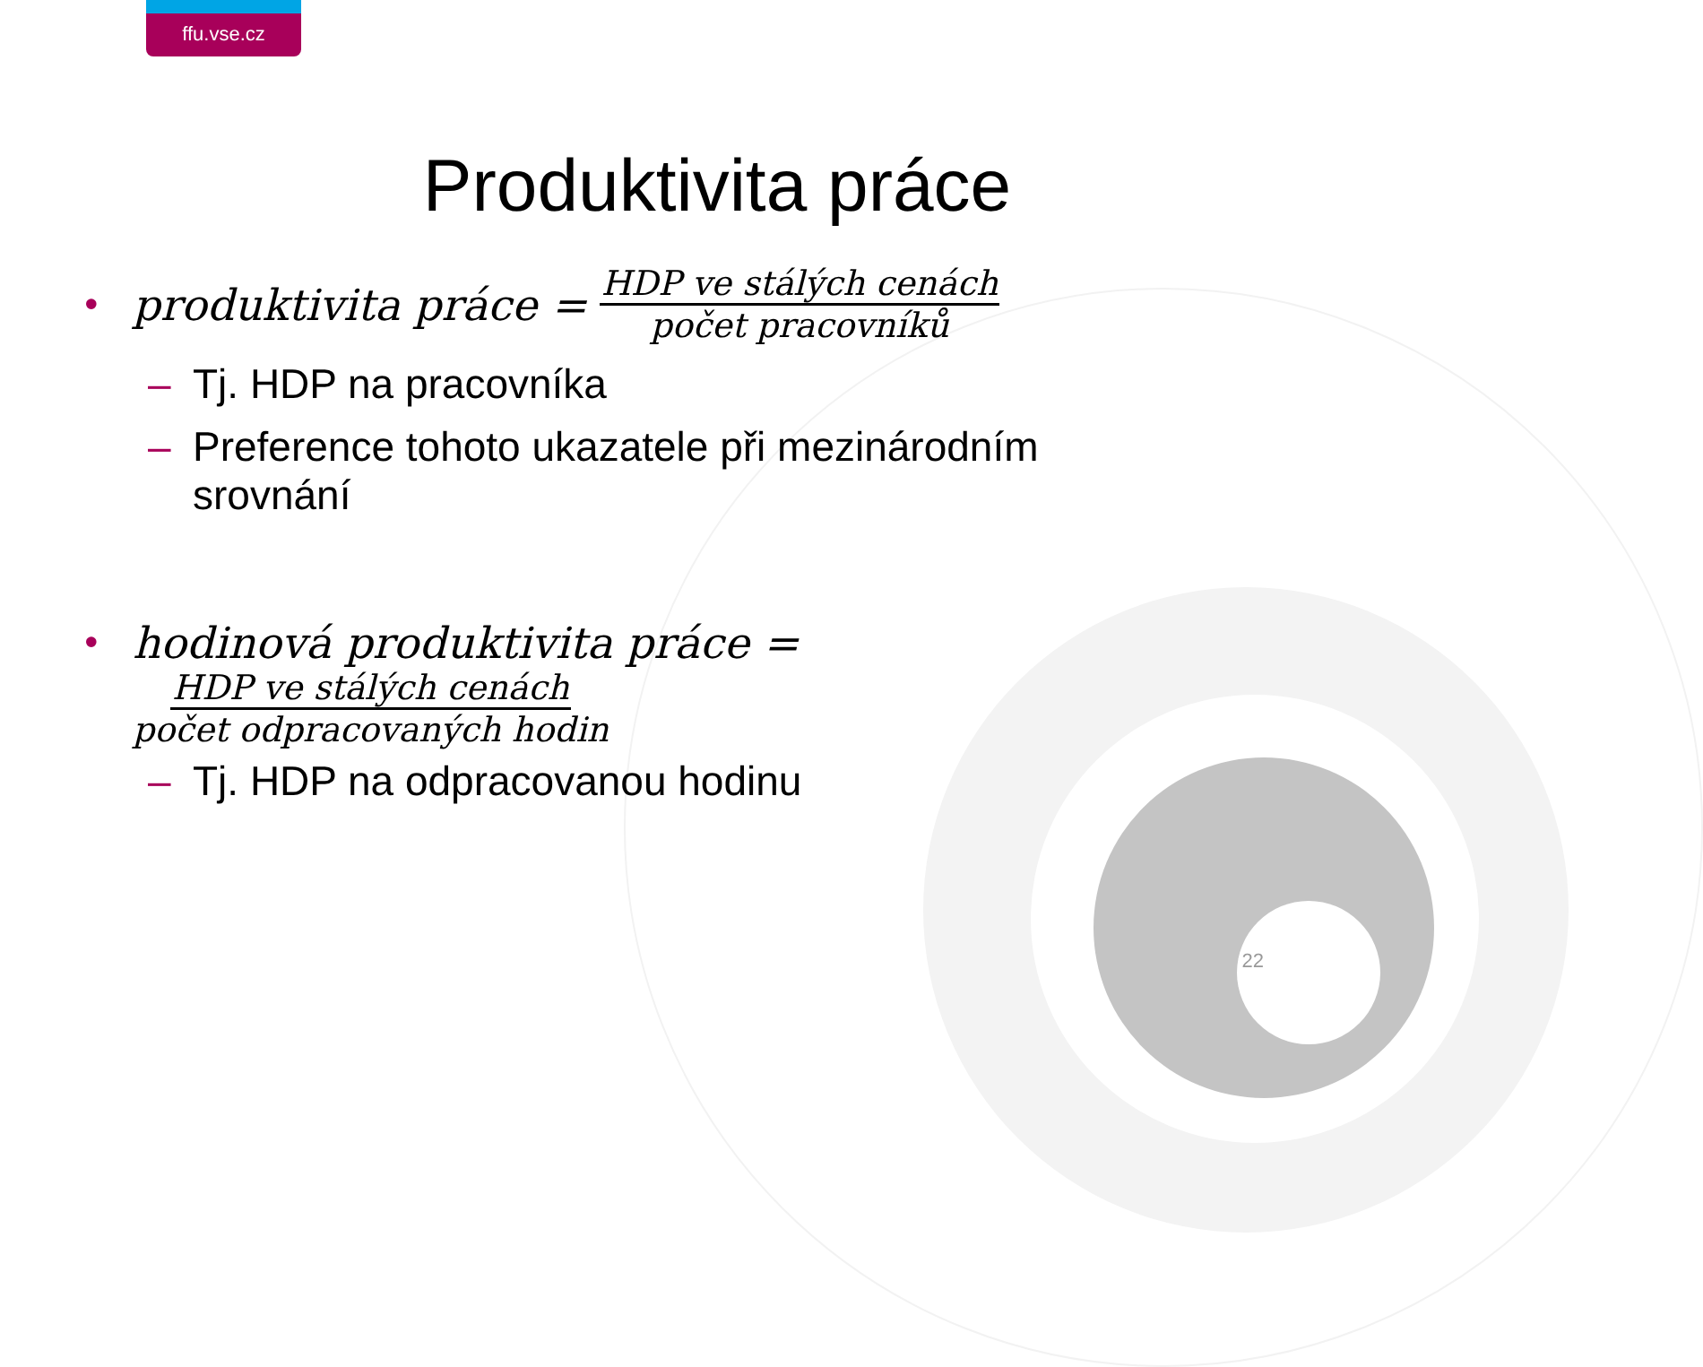ffu.vse.cz
Produktivita práce
• produktivita práce = HDP ve stálých cenách počet pracovníků
– Tj. HDP na pracovníka
– Preference tohoto ukazatele při mezinárodním
srovnání
• hodinová produktivita práce =
HDP ve stálých cenách počet odpracovaných hodin
– Tj. HDP na odpracovanou hodinu
22